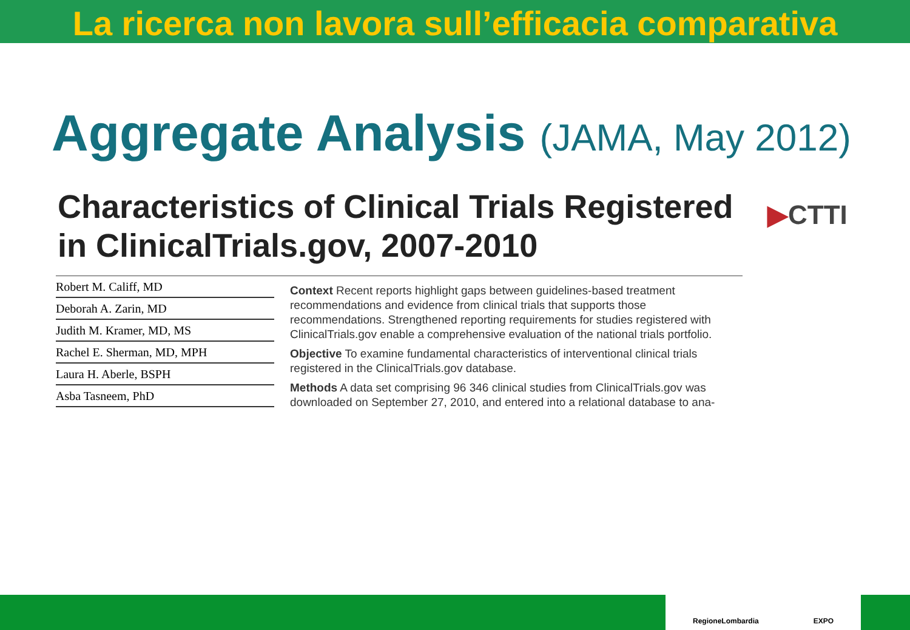La ricerca non lavora sull’efficacia comparativa
Aggregate Analysis (JAMA, May 2012)
Characteristics of Clinical Trials Registered in ClinicalTrials.gov, 2007-2010
▶CTTI
Robert M. Califf, MD
Deborah A. Zarin, MD
Judith M. Kramer, MD, MS
Rachel E. Sherman, MD, MPH
Laura H. Aberle, BSPH
Asba Tasneem, PhD
Context Recent reports highlight gaps between guidelines-based treatment recommendations and evidence from clinical trials that supports those recommendations. Strengthened reporting requirements for studies registered with ClinicalTrials.gov enable a comprehensive evaluation of the national trials portfolio.
Objective To examine fundamental characteristics of interventional clinical trials registered in the ClinicalTrials.gov database.
Methods A data set comprising 96 346 clinical studies from ClinicalTrials.gov was downloaded on September 27, 2010, and entered into a relational database to ana-
RegioneLombardia EXPO